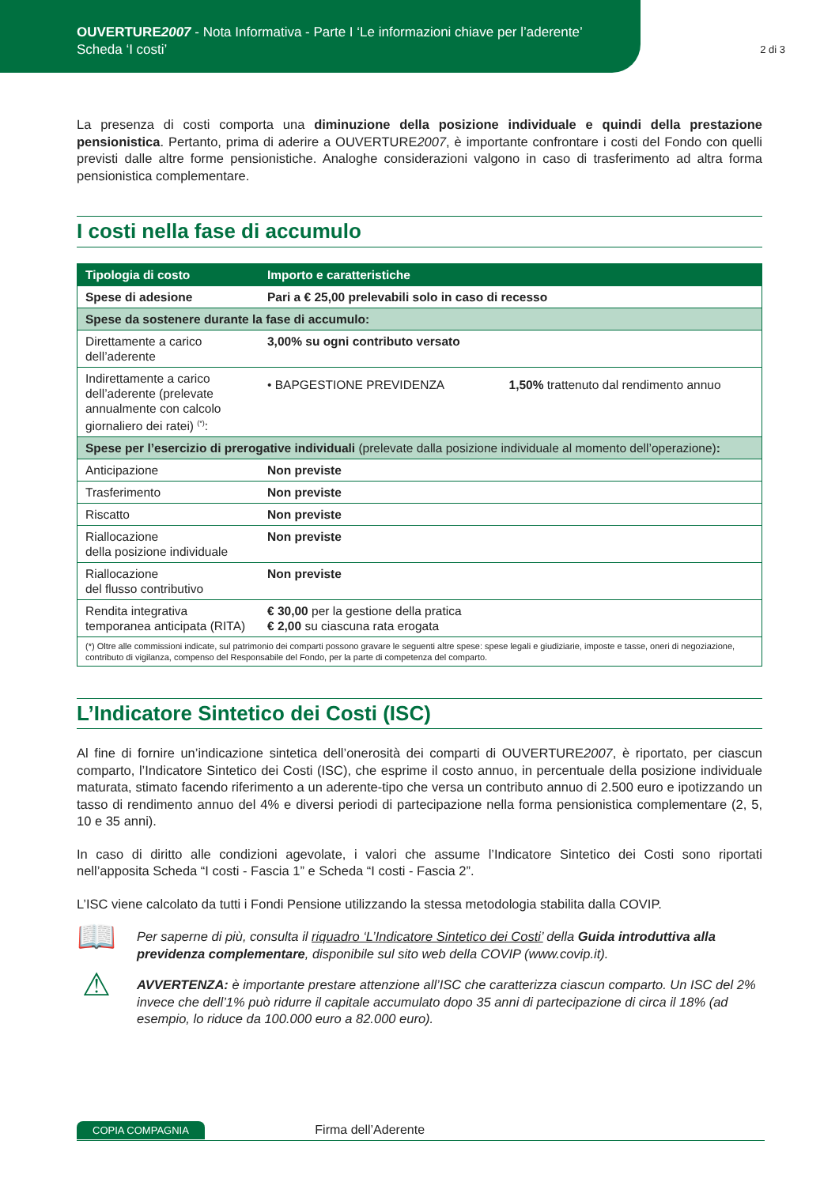OUVERTURE2007 - Nota Informativa - Parte I ‘Le informazioni chiave per l’aderente’
Scheda ‘I costi’
2 di 3
La presenza di costi comporta una diminuzione della posizione individuale e quindi della prestazione pensionistica. Pertanto, prima di aderire a OUVERTURE2007, è importante confrontare i costi del Fondo con quelli previsti dalle altre forme pensionistiche. Analoghe considerazioni valgono in caso di trasferimento ad altra forma pensionistica complementare.
I costi nella fase di accumulo
| Tipologia di costo | Importo e caratteristiche | |
| --- | --- | --- |
| Spese di adesione | Pari a € 25,00 prelevabili solo in caso di recesso | |
| Spese da sostenere durante la fase di accumulo: | | |
| Direttamente a carico dell’aderente | 3,00% su ogni contributo versato | |
| Indirettamente a carico dell’aderente (prelevate annualmente con calcolo giornaliero dei ratei) <sup>(*)</sup>: | • BAPGESTIONE PREVIDENZA | 1,50% trattenuto dal rendimento annuo |
| Spese per l’esercizio di prerogative individuali (prelevate dalla posizione individuale al momento dell’operazione) : | | |
| Anticipazione | Non previste | |
| Trasferimento | Non previste | |
| Riscatto | Non previste | |
| Riallocazione della posizione individuale | Non previste | |
| Riallocazione del flusso contributivo | Non previste | |
| Rendita integrativa temporanea anticipata (RITA) | € 30,00 per la gestione della pratica € 2,00 su ciascuna rata erogata | |
| (*) Oltre alle commissioni indicate, sul patrimonio dei comparti possono gravare le seguenti altre spese: spese legali e giudiziarie, imposte e tasse, oneri di negoziazione, contributo di vigilanza, compenso del Responsabile del Fondo, per la parte di competenza del comparto. | | |
L’Indicatore Sintetico dei Costi (ISC)
Al fine di fornire un’indicazione sintetica dell’onerosità dei comparti di OUVERTURE2007, è riportato, per ciascun comparto, l’Indicatore Sintetico dei Costi (ISC), che esprime il costo annuo, in percentuale della posizione individuale maturata, stimato facendo riferimento a un aderente-tipo che versa un contributo annuo di 2.500 euro e ipotizzando un tasso di rendimento annuo del 4% e diversi periodi di partecipazione nella forma pensionistica complementare (2, 5, 10 e 35 anni).
In caso di diritto alle condizioni agevolate, i valori che assume l’Indicatore Sintetico dei Costi sono riportati nell’apposita Scheda “I costi - Fascia 1” e Scheda “I costi - Fascia 2”.
L’ISC viene calcolato da tutti i Fondi Pensione utilizzando la stessa metodologia stabilita dalla COVIP.
📖
Per saperne di più, consulta il riquadro ‘L’Indicatore Sintetico dei Costi’ della Guida introduttiva alla previdenza complementare, disponibile sul sito web della COVIP (www.covip.it).
⚠
AVVERTENZA: è importante prestare attenzione all’ISC che caratterizza ciascun comparto. Un ISC del 2% invece che dell’1% può ridurre il capitale accumulato dopo 35 anni di partecipazione di circa il 18% (ad esempio, lo riduce da 100.000 euro a 82.000 euro).
COPIA COMPAGNIA Firma dell’Aderente